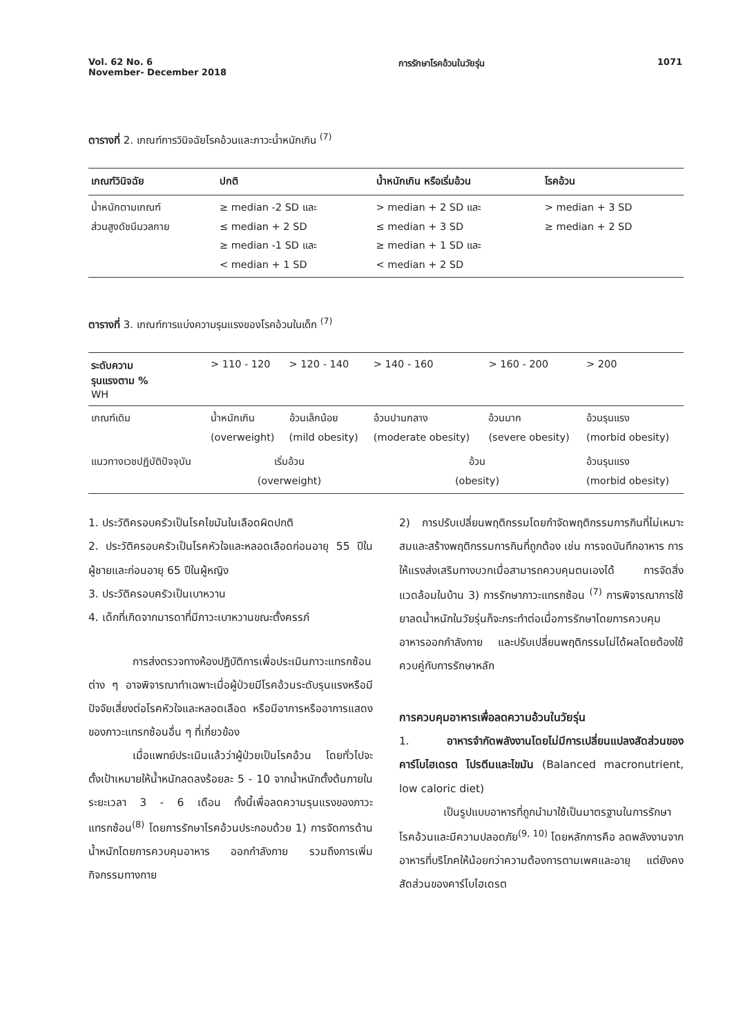Vol. 62 No. 6
November- December 2018
การรักษาโรคอ้วนในวัยรุ่น 1071
ตารางที่ 2. เกณฑ์การวินิจฉัยโรคอ้วนและภาวะน้ำหนักเกิน <sup>(7)</sup>
| เกณฑ์วินิจฉัย | ปกติ | น้ำหนักเกิน หรือเริ่มอ้วน | โรคอ้วน |
| --- | --- | --- | --- |
| น้ำหนักตามเกณฑ์ ส่วนสูงดัชนีมวลกาย | ≥ median -2 SD และ ≤ median + 2 SD ≥ median -1 SD และ < median + 1 SD | > median + 2 SD และ ≤ median + 3 SD ≥ median + 1 SD และ < median + 2 SD | > median + 3 SD ≥ median + 2 SD |
ตารางที่ 3. เกณฑ์การแบ่งความรุนแรงของโรคอ้วนในเด็ก <sup>(7)</sup>
| ระดับความ รุนแรงตาม % WH | > 110 - 120 | > 120 - 140 | > 140 - 160 | > 160 - 200 | > 200 |
| --- | --- | --- | --- | --- | --- |
| เกณฑ์เดิม | น้ำหนักเกิน (overweight) | อ้วนเล็กน้อย (mild obesity) | อ้วนปานกลาง (moderate obesity) | อ้วนมาก (severe obesity) | อ้วนรุนแรง (morbid obesity) |
| แนวทางเวชปฏิบัติปัจจุบัน | เริ่มอ้วน (overweight) | | อ้วน (obesity) | | อ้วนรุนแรง (morbid obesity) |
1. ประวัติครอบครัวเป็นโรคไขมันในเลือดผิดปกติ
2. ประวัติครอบครัวเป็นโรคหัวใจและหลอดเลือดก่อนอายุ 55 ปีในผู้ชายและก่อนอายุ 65 ปีในผู้หญิง
3. ประวัติครอบครัวเป็นเบาหวาน
4. เด็กที่เกิดจากมารดาที่มีภาวะเบาหวานขณะตั้งครรภ์
การส่งตรวจทางห้องปฏิบัติการเพื่อประเมินภาวะแทรกซ้อนต่าง ๆ อาจพิจารณาทำเฉพาะเมื่อผู้ป่วยมีโรคอ้วนระดับรุนแรงหรือมีปัจจัยเสี่ยงต่อโรคหัวใจและหลอดเลือด หรือมีอาการหรืออาการแสดงของภาวะแทรกซ้อนอื่น ๆ ที่เกี่ยวข้อง
เมื่อแพทย์ประเมินแล้วว่าผู้ป่วยเป็นโรคอ้วน โดยทั่วไปจะตั้งเป้าเหมายให้น้ำหนักลดลงร้อยละ 5 - 10 จากน้ำหนักตั้งต้นภายในระยะเวลา 3 - 6 เดือน ทั้งนี้เพื่อลดความรุนแรงของภาวะแทรกซ้อน<sup>(8)</sup> โดยการรักษาโรคอ้วนประกอบด้วย 1) การจัดการด้านน้ำหนักโดยการควบคุมอาหาร ออกกำลังกาย รวมถึงการเพิ่มกิจกรรมทางกาย
2) การปรับเปลี่ยนพฤติกรรมโดยกำจัดพฤติกรรมการกินที่ไม่เหมาะสมและสร้างพฤติกรรมการกินที่ถูกต้อง เช่น การจดบันทึกอาหาร การให้แรงส่งเสริมทางบวกเมื่อสามารถควบคุมตนเองได้ การจัดสิ่งแวดล้อมในบ้าน 3) การรักษาภาวะแทรกซ้อน <sup>(7)</sup> การพิจารณาการใช้ยาลดน้ำหนักในวัยรุ่นก็จะกระทำต่อเมื่อการรักษาโดยการควบคุมอาหารออกกำลังกาย และปรับเปลี่ยนพฤติกรรมไม่ได้ผลโดยต้องใช้ควบคู่กับการรักษาหลัก
การควบคุมอาหารเพื่อลดความอ้วนในวัยรุ่น
1. อาหารจำกัดพลังงานโดยไม่มีการเปลี่ยนแปลงสัดส่วนของคาร์โบไฮเดรต โปรตีนและไขมัน (Balanced macronutrient, low caloric diet)
เป็นรูปแบบอาหารที่ถูกนำมาใช้เป็นมาตรฐานในการรักษาโรคอ้วนและมีความปลอดภัย<sup>(9, 10)</sup> โดยหลักการคือ ลดพลังงานจากอาหารที่บริโภคให้น้อยกว่าความต้องการตามเพศและอายุ แต่ยังคงสัดส่วนของคาร์โบไฮเดรต